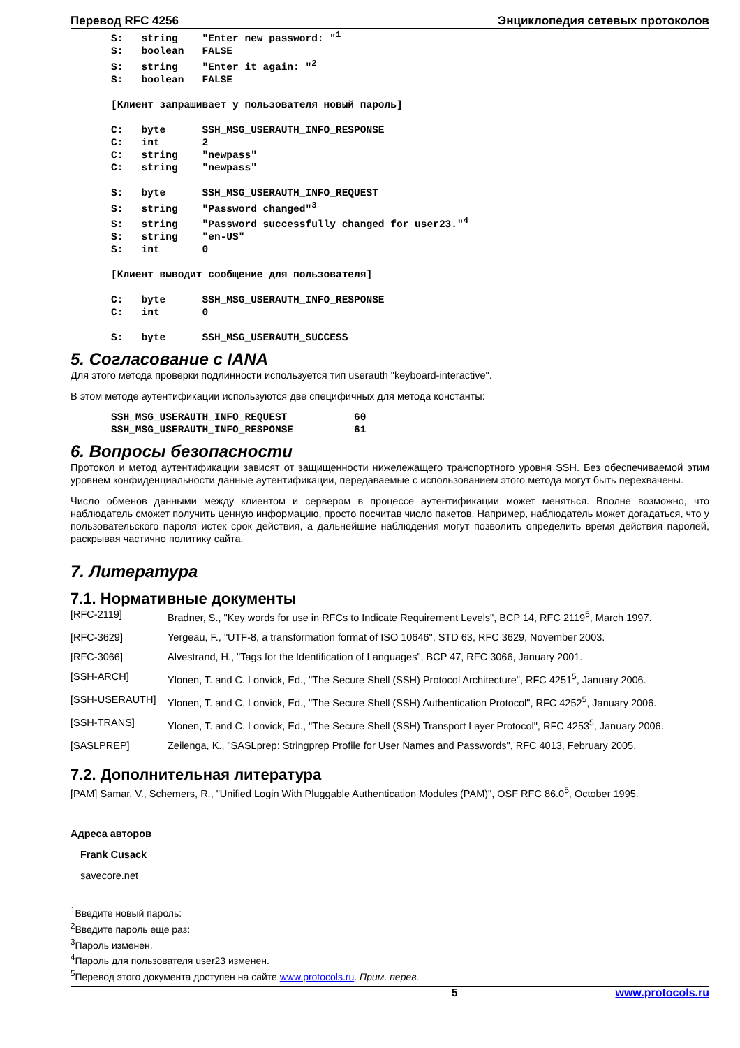Перевод RFC 4256 Энциклопедия сетевых протоколов
S:   string    "Enter new password: "1
S:   boolean   FALSE
S:   string    "Enter it again: "2
S:   boolean   FALSE

[Клиент запрашивает у пользователя новый пароль]

C:   byte      SSH_MSG_USERAUTH_INFO_RESPONSE
C:   int       2
C:   string    "newpass"
C:   string    "newpass"

S:   byte      SSH_MSG_USERAUTH_INFO_REQUEST
S:   string    "Password changed"3
S:   string    "Password successfully changed for user23."4
S:   string    "en-US"
S:   int       0

[Клиент выводит сообщение для пользователя]

C:   byte      SSH_MSG_USERAUTH_INFO_RESPONSE
C:   int       0

S:   byte      SSH_MSG_USERAUTH_SUCCESS
5. Согласование с IANA
Для этого метода проверки подлинности используется тип userauth "keyboard-interactive".
В этом методе аутентификации используются две специфичных для метода константы:
SSH_MSG_USERAUTH_INFO_REQUEST           60
SSH_MSG_USERAUTH_INFO_RESPONSE          61
6. Вопросы безопасности
Протокол и метод аутентификации зависят от защищенности нижележащего транспортного уровня SSH. Без обеспечиваемой этим уровнем конфиденциальности данные аутентификации, передаваемые с использованием этого метода могут быть перехвачены.
Число обменов данными между клиентом и сервером в процессе аутентификации может меняться. Вполне возможно, что наблюдатель сможет получить ценную информацию, просто посчитав число пакетов. Например, наблюдатель может догадаться, что у пользовательского пароля истек срок действия, а дальнейшие наблюдения могут позволить определить время действия паролей, раскрывая частично политику сайта.
7. Литература
7.1. Нормативные документы
[RFC-2119] Bradner, S., "Key words for use in RFCs to Indicate Requirement Levels", BCP 14, RFC 2119<sup>5</sup>, March 1997.
[RFC-3629] Yergeau, F., "UTF-8, a transformation format of ISO 10646", STD 63, RFC 3629, November 2003.
[RFC-3066] Alvestrand, H., "Tags for the Identification of Languages", BCP 47, RFC 3066, January 2001.
[SSH-ARCH] Ylonen, T. and C. Lonvick, Ed., "The Secure Shell (SSH) Protocol Architecture", RFC 4251<sup>5</sup>, January 2006.
[SSH-USERAUTH] Ylonen, T. and C. Lonvick, Ed., "The Secure Shell (SSH) Authentication Protocol", RFC 4252<sup>5</sup>, January 2006.
[SSH-TRANS] Ylonen, T. and C. Lonvick, Ed., "The Secure Shell (SSH) Transport Layer Protocol", RFC 4253<sup>5</sup>, January 2006.
[SASLPREP] Zeilenga, K., "SASLprep: Stringprep Profile for User Names and Passwords", RFC 4013, February 2005.
7.2. Дополнительная литература
[PAM] Samar, V., Schemers, R., "Unified Login With Pluggable Authentication Modules (PAM)", OSF RFC 86.0<sup>5</sup>, October 1995.
Адреса авторов
Frank Cusack
savecore.net
<sup>1</sup> Введите новый пароль:
<sup>2</sup> Введите пароль еще раз:
<sup>3</sup> Пароль изменен.
<sup>4</sup> Пароль для пользователя user23 изменен.
<sup>5</sup> Перевод этого документа доступен на сайте www.protocols.ru. Прим. перев.
5 www.protocols.ru